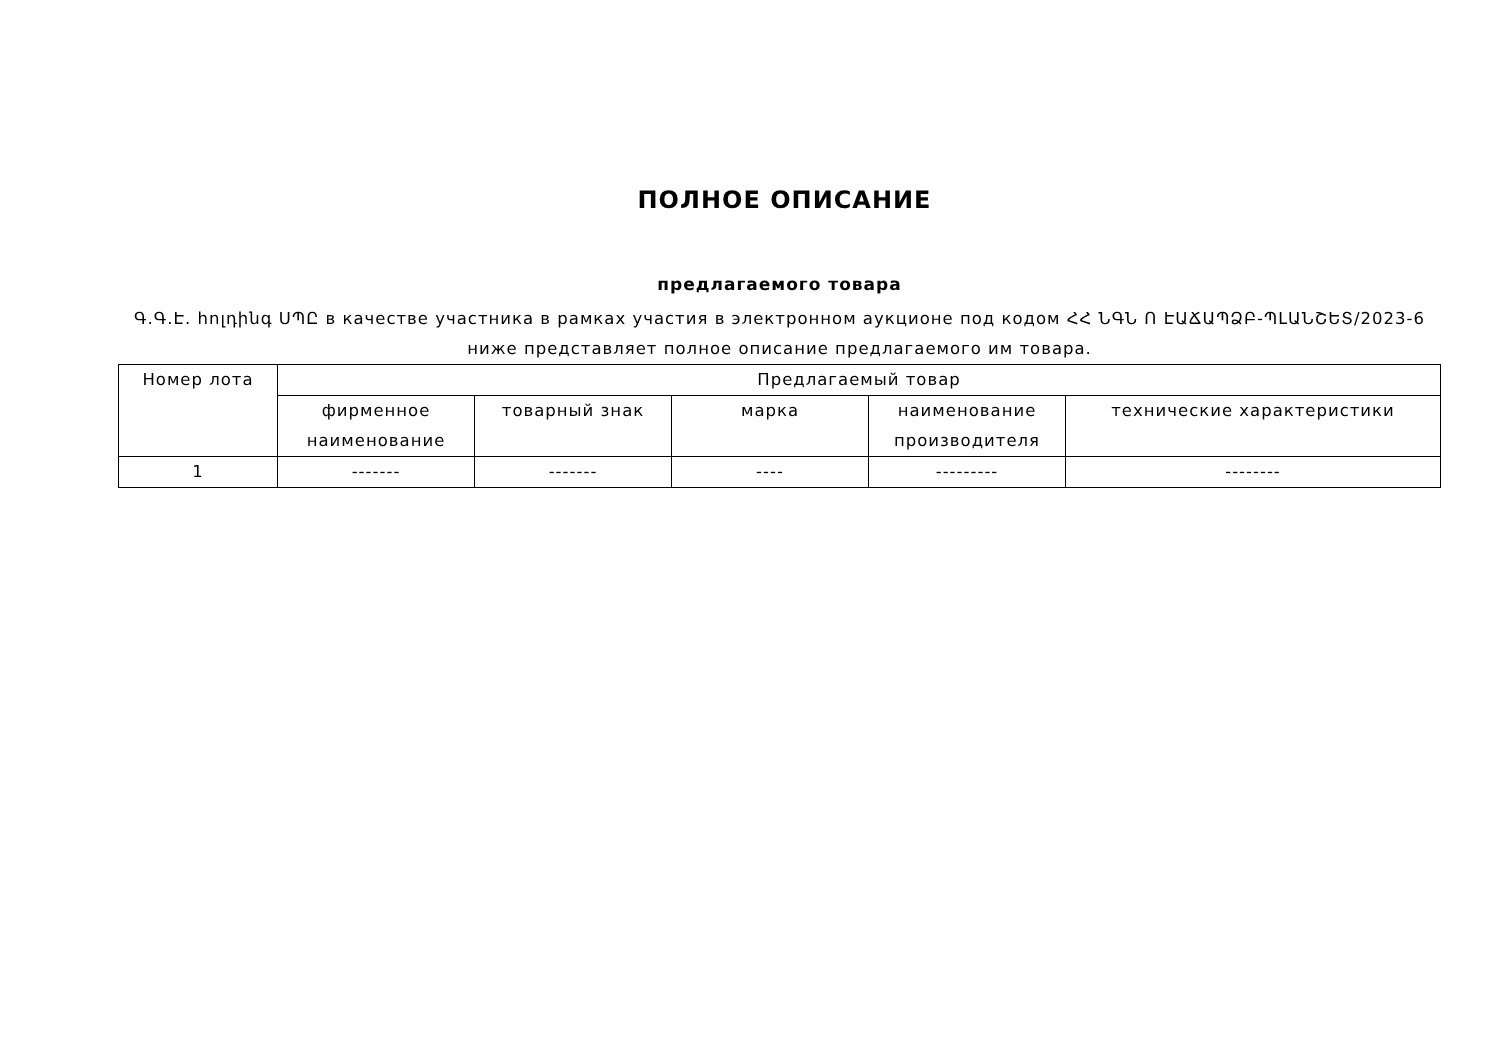ПОЛНОЕ ОПИСАНИЕ
предлагаемого товара
Գ.Գ.Է. հոլդինգ ՍՊԸ в качестве участника в рамках участия в электронном аукционе под кодом ՀՀ ՆԳՆ Ո ԷԱՃԱՊՁԲ-ՊԼԱՆՇԵՏ/2023-6 ниже представляет полное описание предлагаемого им товара.
| Номер лота | Предлагаемый товар | | | | |
| --- | --- | --- | --- | --- | --- |
| | фирменное наименование | товарный знак | марка | наименование производителя | технические характеристики |
| 1 | ------- | ------- | ---- | --------- | -------- |